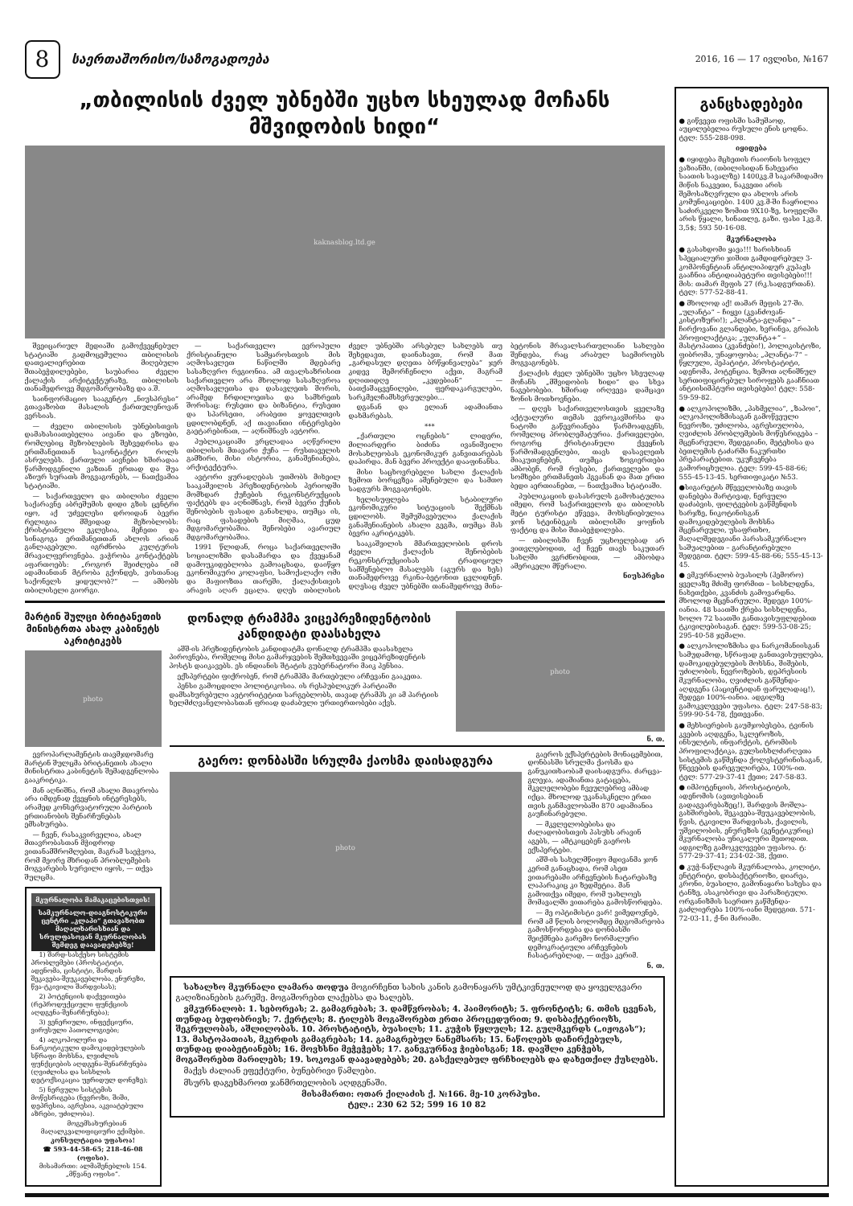8
საერთაშორისო/საზოგადოება
2016, 16 — 17 ივლისი, №167
„თბილისის ძველ უბნებში უცხო სხეულად მოჩანს მშვიდობის ხიდი“
kaknasblog.ltd.ge
შვეიცარიულ მედიაში გამოქვეყნებულ სტატიაში გადმოცემულია თბილისის დათვალიერებით მიღებული შთაბეჭდილებები, საუბარია ძველი ქალაქის არქიტექტურაზე, თბილისის თანამედროვე მდგომარეობაზე და ა.შ.
საინფორმაციო სააგენტო „ნიუსპრესი“ გთავაზობთ მასალის ქართულენოვან ვერსიას.
— ძველი თბილისის უბნებისთვის დამახასიათებელია აივანი და ეზოები, რომლებიც მეზობლების შეხვედრისა და ერთმანეთთან საკონტაქტო როლს ასრულებს. ქართული აივნები ხშირადაა წარმოდგენილი ვაზთან ერთად და შუა აზიურ სურათს მოგვაგონებს, — ნათქვამია სტატიაში.
— საქართველო და თბილისი ძველი საქარავნე აბრეშუმის დიდი გზის ცენტრი იყო, აქ უძველესი დროიდან ბევრი რელიგია მშვიდად მეზობლობს: ქრისტიანული ეკლესია, მეჩეთი და სინაგოგა ერთმანეთთან ახლოს არიან განლაგებული. იგრძნობა კულტურის მრავალფეროვნება. ვაჭრობა კონტაქტებს აფართოებს: „როგორ შეიძლება იმ ადამიანთან მტრობა გქონდეს, ვისთანაც საქონელს ყიდულობ?“ — ამბობს თბილისელი გიორგი.
— საქართველო ევროპული ქრისტიანული სამყაროსთვის მის აღმოსავლეთ ნაწილში მდებარე სასაზღვრო რეგიონია. ამ თვალსაზრისით საქართველო არა მხოლოდ სასაზღვროა აღმოსავლეთსა და დასავლეთს შორის, არამედ ჩრდილოეთსა და სამხრეთს შორისაც: რუსეთი და ბიზანტია, რუსეთი და სპარსეთი, არაბეთი ყოველთვის ცდილობდნენ, აქ თავიანთი ინტერესები გაეტარებინათ, — აღნიშნავს ავტორი.
პუბლიკაციაში ვრცლადაა აღწერილი თბილისის მთავარი ქუჩა — რუსთაველის გამზირი, მისი ისტორია, განაშენიანება, არქიტექტურა.
ავტორი ყურადღებას უთმობს მიხეილ სააკაშვილის პრეზიდენტობის პერიოდში მომხდარ ქუჩების რეკონსტრუქციის ფაქტებს და აღნიშნავს, რომ ბევრი ქუჩის შენობების ფასადი განახლდა, თუმცა ის, რაც ფასადების მიღმაა, ცუდ მდგომარეობაშია. შენობები ავარიულ მდგომარეობაშია.
1991 წლიდან, როცა საქართველოში სოციალიზმი დასამარდა და ქვეყანამ დამოუკიდებლობა გამოაცხადა, დაიწყო ეკონომიკური კოლაფსი, სამოქალაქო ომი და მაფიოზთა თარეში, ქალაქისთვის არავის აღარ ეცალა. დღეს თბილისის ძველ უბნებში არსებულ სახლებს თუ შეხედავთ, დაინახავთ, რომ მათ „გარდასულ დღეთა ბრწყინვალება“ ჯერ კიდევ შემორჩენილი აქვთ, მაგრამ დღითიდღე „კვდებიან“ — ბათქაშაცვენილები, ფერდაკარგულები, სარკმელჩამსხვრეულები...
დგანან და ელიან ადამიანთა დახმარებას.
***
„ქართული ოცნების“ ლიდერი, მილიარდერი ბიძინა ივანიშვილი მოსახლეობას ეკონომიკურ განვითარებას დაპირდა. მან ბევრი პროექტი დააფინანსა.
მისი საცხოვრებელი სახლი ქალაქის ზემოთ ბორცვზეა აშენებული და სამთო სადგურს მოგვაგონებს.
ხელისუფლება სტაბილური ეკონომიკური სიტუაციის შექმნას ცდილობს. შემუშავებულია ქალაქის განაშენიანების ახალი გეგმა, თუმცა მას ბევრი აკრიტიკებს.
სააკაშვილის მმართველობის დროს ძველი ქალაქის შენობების რეკონსტრუქციისას ტრადიციულ სამშენებლო მასალებს (აგურს და ხეს) თანამედროვე რკინა-ბეტონით ცვლიდნენ. დღესაც ძველ უბნებში თანამედროვე მინა-ბეტონის მრავალსართულიანი სახლები შენდება, რაც არაბულ საემიროებს მოგვაგონებს.
ქალაქის ძველ უბნებში უცხო სხეულად მოჩანს „მშვიდობის ხიდი“ და სხვა ნაგებობები. ხშირად ირღვევა დამცავი ზონის მოთხოვნები.
— დღეს საქართველოსთვის ყველაზე აქტუალური თემას ევროკავშირსა და ნატოში გაწევრიანება წარმოადგენს, რომელიც პრობლემატურია. ქართველები, როგორც ქრისტიანული ქვეყნის წარმომადგენლები, თავს დასავლეთს მიაკუთვნებენ, თუმცა ზოგიერთები ამბობენ, რომ რუსები, ქართველები და სომხები ერთმანეთს ჰგვანან და მათ ერთი ბედი აერთიანებთ, — ნათქვამია სტატიაში.
პუბლიკაციის დასასრულს გამოხატულია იმედი, რომ საქართველოს და თბილისს მეტი ტურისტი ეწვევა, მოხსენიებულია ჯონ სტეინბეკის თბილისში ყოფნის ფაქტიც და მისი შთაბეჭდილება.
— თბილისში ჩვენ უცხოელებად არ ვითვლებოდით, აქ ჩვენ თავს საკუთარ სახლში ვგრძნობდით, — ამბობდა ამერიკელი მწერალი.
ნიუსპრესი
მარტინ შულცი ბრიტანეთის მინისტრთა ახალ კაბინეტს აკრიტიკებს
photo
ევროპარლამენტის თავმჯდომარე მარტინ შულცმა ბრიტანეთის ახალი მინისტრთა კაბინეტის შემადგენლობა გააკრიტიკა.
მან აღნიშნა, რომ ახალი მთავრობა არა იმდენად ქვეყნის ინტერესებს, არამედ კონსერვატორული პარტიის ერთიანობის შენარჩუნებას ემსახურება.
— ჩვენ, რასაკვირველია, ახალ მთავრობასთან მჭიდროდ ვითანამშრომლებთ, მაგრამ საეჭვოა, რომ მეორე მხრიდან პრობლემების მოგვარების სურვილი იყოს, — თქვა შულცმა.
მკურნალობა მამაკაცებისთვის!
სამკურნალო-დიაგნოსტიკური ცენტრი „კლაპი“ გთავაზობთ მაღალხარისხიან და სრულფასოვან მკურნალობას შემდეგ დაავადებებზე!
1) შარდ-სასქესო სისტემის პრობლემები (პროსტატიტი, ადენომა, ცისტიტი, შარდის შეკავება-შეუკავებლობა, ენურეზი, წვა-ტკივილი შარდვისას);
2) პოტენციის დაქვეითება (რეპროდუქციული ფუნქციის აღდგენა-შენარჩუნება);
3) ვენერიული, ინფექციური, ვირუსული პათოლოგიები;
4) ალკოჰოლური და ნარკოტიკული დამოკიდებულების სწრაფი მოხსნა, ლვიძლის ფუნქციების აღდგენა-შენარჩუნება (ღვიძლისა და სისხლის დეტოქსიკაცია უჟრიდულ დონეზე);
5) ნერვული სისტემის მოწესრიგება (ნევროზი, შიში, დეპრესია, აგრესია, აკვიატებული აზრები, უძილობა).
მოგემსახურებიან მაღალკვალიფიციური ექიმები.
კონსულტაცია უფასოა!
☎ 593-44-58-65; 218-46-08 (ოფისი).
მისამართი: ალმაშენებლის 154. „მწვანე ოფისი“.
დონალდ ტრამპმა ვიცეპრეზიდენტობის კანდიდატი დაასახელა
აშშ-ის პრეზიდენტობის კანდიდატმა დონალდ ტრამპმა დაასახელა პიროვნება, რომელიც მისი გამარჯვების შემთხვევაში ვიცეპრეზიდენტის პოსტს დაიკავებს. ეს ინდიანის შტატის გუბერნატორი მაიკ პენსია.
ექსპერტები ფიქრობენ, რომ ტრამპმა მართებული არჩევანი გააკეთა.
პენსი გამოცდილი პოლიტიკოსია. ის რესპუბლიკურ პარტიაში დამსახურებული ავტორიტეტით სარგებლობს, თავად ტრამპს კი ამ პარტიის ხელმძღვანელობასთან ფრიად დაძაბული ურთიერთობები აქვს.
photo
ნ. თ.
გაერო: დონბასში სრულმა ქაოსმა დაისადგურა
photo
გაეროს ექსპერტების მონაცემებით, დონბასში სრულმა ქაოსმა და განუკითხაობამ დაისადგურა. ძარცვა-გლეჯა, ადამიანთა გატაცება, მკვლელობები ჩვეულებრივ ამბად იქცა. მხოლოდ უკანასკნელი ერთი თვის განმავლობაში 870 ადამიანია გაუჩინარებული.
— მკვლელობებისა და ძალადობისთვის პასუხს არავინ აგებს, — ამტკიცებენ გაეროს ექსპერტები.
აშშ-ის სახელმწიფო მდივანმა ჯონ კერიმ განაცხადა, რომ ასეთ ვითარებაში არჩევნების ჩატარებაზე ლაპარაკიც კი ზედმეტია. მან გამოთქვა იმედი, რომ უახლოეს მომავალში ვითარება გამოსწორდება.
— მე ოპტიმისტი ვარ! ვიმედოვნებ, რომ ამ წლის ბოლომდე მდგომარეობა გამოსწორდება და დონბასში შეიქმნება გარემო ნორმალური დემოკრატიული არჩევნების ჩასატარებლად, — თქვა კერიმ.
ნ. თ.
სახალხო მკურნალი ლამარა თოდუა მოგირჩენთ სახის კანის გამონაყარს უმტკივნეულოდ და ყოველგვარი გაღიზიანების გარეშე. მოგაშორებთ ლაქებსა და ხალებს.
ვმკურნალობ: 1. სებორეას; 2. გამაგრებას; 3. დამწვრობას; 4. ჰაიმორიტს; 5. ფრონტიტს; 6. თმის ცვენას, თუნდაც ბუდობრივს; 7. ქერტლს; 8. ტილებს მოგაშორებთ ერთი პროცედურით; 9. დისბაქტერიოზს, შეკრულობას, აშლილობას. 10. პროსტატიტს, ბუასილს; 11. კუჭის წყლულს; 12. გულმკერდს („იჟოგას“); 13. მასტოპათიას, მკერდის გამაგრებას; 14. გამაგრებულ ნანემსარს; 15. ნაწოლებს დაჩირქებულს, თუნდაც დიაბეტიანებს; 16. მოვხსნი მეჭეჭებს; 17. განვკურნავ ჭიებისგან; 18. დავშლი კენჭებს, მოგაშორებთ მარილებს; 19. სოკოვან დაავადებებს; 20. გასქელებულ ფრჩხილებს და დახეთქილ ქუსლებს.
მაქვს ძალიან ეფექტური, ბუნებრივი წამლები.
მსურს დაგეხმაროთ ჯანმრთელობის აღდგენაში.
მისამართი: ოთარ ქილაძის ქ. №166. მე-10 კორპუსი.
ტელ.: 230 62 52; 599 16 10 82
განცხადებები
● გიწვევთ ოფისში სამუშაოდ, აუცილებელია რუსული ენის ცოდნა. ტელ: 555-288-098.
იყიდება
● იყიდება მცხეთის რაიონის სოფელ ვაზიანში, (თბილისიდან ნახევარი საათის სავალზე) 1400კვ.მ საკარმიდამო მიწის ნაკვეთი, ნაკვეთი არის შემოსაზღვრული და ახლოს არის კომუნიკაციები. 1400 კვ.მ-ში ჩაყრილია საძირკველი ზომით 9X10-ზე, სოფელში არის წყალი, სინათლე, გაზი. ფასი 1კვ.მ. 3,5$; 593 50-16-08.
მკურნალობა
● გასახდომი ყავა!!! ხარისხიან სპეციალური ჯიშით გამდიდრებულ 3-კომპონენტიან ანტილიპიდურ კუპაჟს გააჩნია ანტიდიაბეტური თვისებები!!! მის: თამარ მეფის 27 (რკ.სადგურთან). ტელ: 577-52-88-41.
● მხოლოდ აქ! თამარ მეფის 27-ში. „ულანტა“ – ჩიყვი (კვანძოვან-კისტოზური!); „პლანტა-გლანდა“ – ჩირქოვანი გლანდები, ხვრინვა, გრიპის პროფილაქტიკა; „ულანტა+“ – მასტოპათია (კვანძები!), პოლიკისტოზი, ფიბრომა, უნაყოფობა; „პლანტა-7“ – წყლული, ჰეპატიტი, პროსტატიტი, ადენომა, პოტენცია. ზემოთ აღნიშნულ სერთიფიცირებულ სიროფებს გააჩნიათ ანტიისიმპტური თვისებები! ტელ: 558-59-59-82.
● ალკოჰოლიზმი, „პახმელია“, „ზაპოი“, ალკოჰოლიზმისაგან გამოწვეული ნევროზი, უძილობა, აგრესიულობა, ღვიძლის პრობლემების მოწესრიგება – მცენარეული, შედეგიანი, მეტეხისა და ბეთლემის ტაძარში ნაკურთხი პრეპარატებით. უკუჩვენება გამორიცხულია. ტელ: 599-45-88-66; 555-45-13-45. სერთიფიკატი №53.
●სიგარეტის მწეველობაზე თავის დანებება მარტივად, ნერვული დაძაბვის, ფილტვების გაწმენდის ხარჯზე, ნიკოტინისგან დამოკიდებულების მოხსნა მცენარეული, უსაფრთხო, მაღალშედეგიანი პარასამკურნალო საშუალებით – გარანტირებული შედეგით. ტელ: 599-45-88-66; 555-45-13-45.
● ვმკურნალობ ბუასილს (ჰემორო) ყველაზე მძიმე ფორმით – სისხლდენა, ნახეთქები, კვანძის გამოვარდნა. მხოლოდ მცენარეული. შედეგი 100%-იანია. 48 საათში ქრება სისხლდენა, ხოლო 72 საათში განთავისუფლდებით ტკივილებისაგან. ტელ: 599-53-08-25; 295-40-58 ჯემალი.
● ალკოჰოლიზმისა და ნარკომანიისგან სამუდამოდ, სწრაფად განთავისუფლება, დამოკიდებულების მოხსნა, შიშების, უძილობის, ნევროზების, დეპრესიის მკურნალობა, ღვიძლის გაწმენდა-აღდგენა (პაციენტიდან ფარულადაც!), შედეგი 100%-იანია. ადგილზე გამოკვლევები უფასოა. ტელ: 247-58-83; 599-90-54-78, ქეთევანი.
● მეხსიერების გაუმჯობესება, ტვინის კვების აღდგენა, სკლეროზის, ინსულტის, ინფარქტის, ტრომბის პროფილაქტიკა, გულსისხლძარღვთა სისტემის გაწმენდა ქოლესტერინისაგან, წნევების დარეგულირება, 100%-ით. ტელ: 577-29-37-41 ქეთი; 247-58-83.
● იმპოტენციის, პროსტატიტის, ადენომის (ავთვისებიან გადაგვარებაზეც!), შარდვის მოშლა-გახშირების, შეკავება-შეუკავებლობის, წვის, ტკივილი შარდვისას, ქავილის, უშვილობის, ენურეზის (გენეტიკურიც) მკურნალობა უნიკალური მეთოდით. ადგილზე გამოკვლევები უფასოა. ტ: 577-29-37-41; 234-02-38, ქეთი.
● კუჭ-ნაწლავის მკურნალობა, კოლიტი, ენტერიტი, დისბაქტერიოზი, დიარეა, კრონი, ბუასილი, გამონაყარი სახესა და ტანზე, ასაკობრივი და პარაზიტული. ორგანიზმის საერთო გაწმენდა-გაძლიერება 100%-იანი შედეგით. 571-72-03-11, ქ-ნი მარიამი.